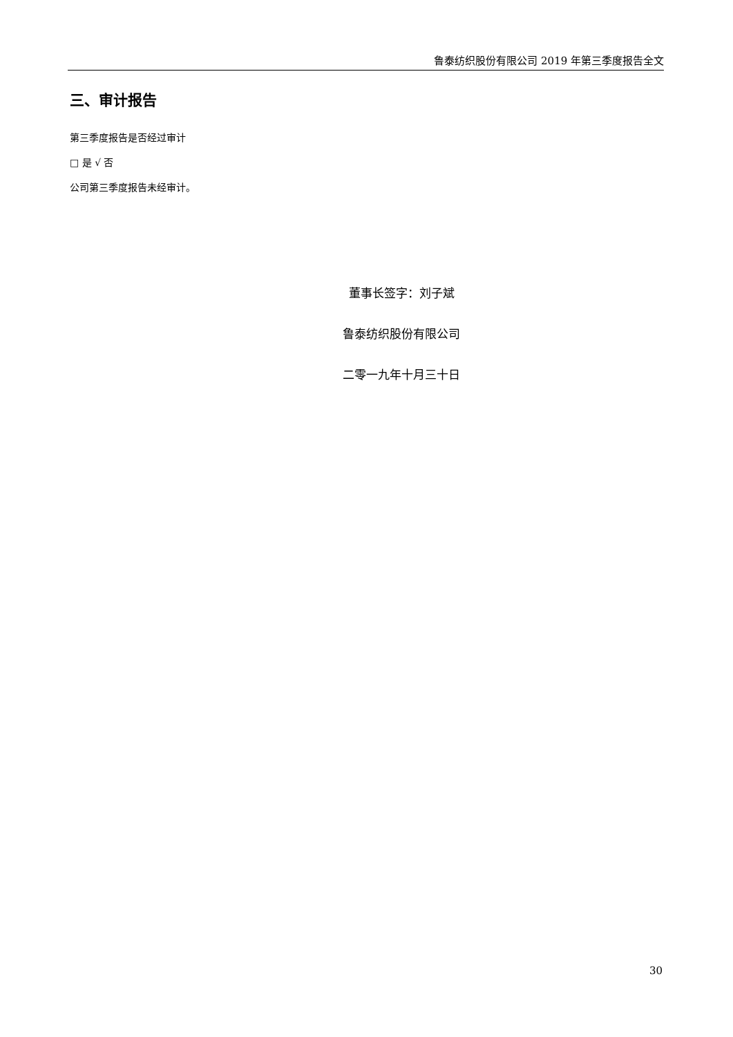鲁泰纺织股份有限公司 2019 年第三季度报告全文
三、审计报告
第三季度报告是否经过审计
□ 是 √ 否
公司第三季度报告未经审计。
董事长签字：刘子斌
鲁泰纺织股份有限公司
二零一九年十月三十日
30